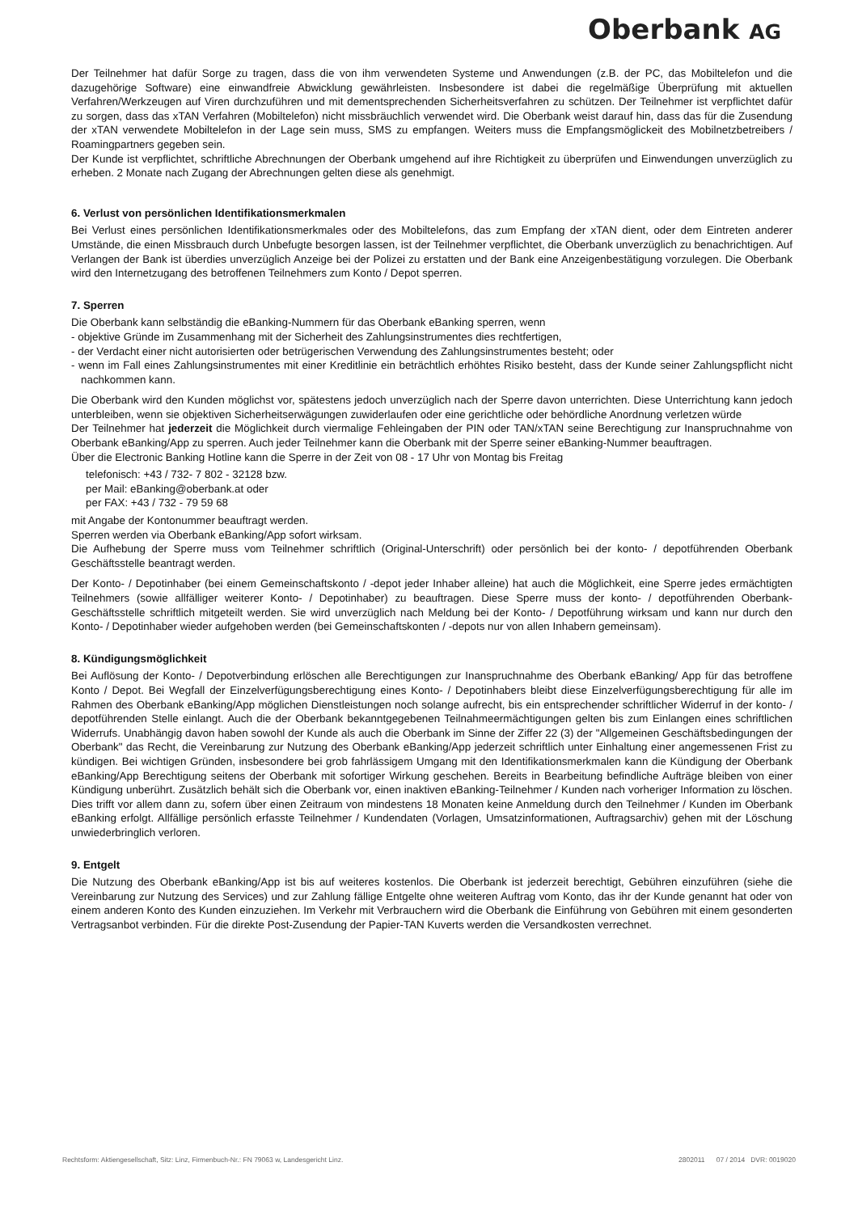Oberbank AG
Der Teilnehmer hat dafür Sorge zu tragen, dass die von ihm verwendeten Systeme und Anwendungen (z.B. der PC, das Mobiltelefon und die dazugehörige Software) eine einwandfreie Abwicklung gewährleisten. Insbesondere ist dabei die regelmäßige Überprüfung mit aktuellen Verfahren/Werkzeugen auf Viren durchzuführen und mit dementsprechenden Sicherheitsverfahren zu schützen. Der Teilnehmer ist verpflichtet dafür zu sorgen, dass das xTAN Verfahren (Mobiltelefon) nicht missbräuchlich verwendet wird. Die Oberbank weist darauf hin, dass das für die Zusendung der xTAN verwendete Mobiltelefon in der Lage sein muss, SMS zu empfangen. Weiters muss die Empfangsmöglickeit des Mobilnetzbetreibers / Roamingpartners gegeben sein.
Der Kunde ist verpflichtet, schriftliche Abrechnungen der Oberbank umgehend auf ihre Richtigkeit zu überprüfen und Einwendungen unverzüglich zu erheben. 2 Monate nach Zugang der Abrechnungen gelten diese als genehmigt.
6. Verlust von persönlichen Identifikationsmerkmalen
Bei Verlust eines persönlichen Identifikationsmerkmales oder des Mobiltelefons, das zum Empfang der xTAN dient, oder dem Eintreten anderer Umstände, die einen Missbrauch durch Unbefugte besorgen lassen, ist der Teilnehmer verpflichtet, die Oberbank unverzüglich zu benachrichtigen. Auf Verlangen der Bank ist überdies unverzüglich Anzeige bei der Polizei zu erstatten und der Bank eine Anzeigenbestätigung vorzulegen. Die Oberbank wird den Internetzugang des betroffenen Teilnehmers zum Konto / Depot sperren.
7. Sperren
Die Oberbank kann selbständig die eBanking-Nummern für das Oberbank eBanking sperren, wenn
- objektive Gründe im Zusammenhang mit der Sicherheit des Zahlungsinstrumentes dies rechtfertigen,
- der Verdacht einer nicht autorisierten oder betrügerischen Verwendung des Zahlungsinstrumentes besteht; oder
- wenn im Fall eines Zahlungsinstrumentes mit einer Kreditlinie ein beträchtlich erhöhtes Risiko besteht, dass der Kunde seiner Zahlungspflicht nicht nachkommen kann.
Die Oberbank wird den Kunden möglichst vor, spätestens jedoch unverzüglich nach der Sperre davon unterrichten. Diese Unterrichtung kann jedoch unterbleiben, wenn sie objektiven Sicherheitserwägungen zuwiderlaufen oder eine gerichtliche oder behördliche Anordnung verletzen würde
Der Teilnehmer hat jederzeit die Möglichkeit durch viermalige Fehleingaben der PIN oder TAN/xTAN seine Berechtigung zur Inanspruchnahme von Oberbank eBanking/App zu sperren. Auch jeder Teilnehmer kann die Oberbank mit der Sperre seiner eBanking-Nummer beauftragen.
Über die Electronic Banking Hotline kann die Sperre in der Zeit von 08 - 17 Uhr von Montag bis Freitag
telefonisch: +43 / 732- 7 802 - 32128 bzw.
per Mail: eBanking@oberbank.at oder
per FAX: +43 / 732 - 79 59 68
mit Angabe der Kontonummer beauftragt werden.
Sperren werden via Oberbank eBanking/App sofort wirksam.
Die Aufhebung der Sperre muss vom Teilnehmer schriftlich (Original-Unterschrift) oder persönlich bei der konto- / depotführenden Oberbank Geschäftsstelle beantragt werden.
Der Konto- / Depotinhaber (bei einem Gemeinschaftskonto / -depot jeder Inhaber alleine) hat auch die Möglichkeit, eine Sperre jedes ermächtigten Teilnehmers (sowie allfälliger weiterer Konto- / Depotinhaber) zu beauftragen. Diese Sperre muss der konto- / depotführenden Oberbank-Geschäftsstelle schriftlich mitgeteilt werden. Sie wird unverzüglich nach Meldung bei der Konto- / Depotführung wirksam und kann nur durch den Konto- / Depotinhaber wieder aufgehoben werden (bei Gemeinschaftskonten / -depots nur von allen Inhabern gemeinsam).
8. Kündigungsmöglichkeit
Bei Auflösung der Konto- / Depotverbindung erlöschen alle Berechtigungen zur Inanspruchnahme des Oberbank eBanking/ App für das betroffene Konto / Depot. Bei Wegfall der Einzelverfügungsberechtigung eines Konto- / Depotinhabers bleibt diese Einzelverfügungsberechtigung für alle im Rahmen des Oberbank eBanking/App möglichen Dienstleistungen noch solange aufrecht, bis ein entsprechender schriftlicher Widerruf in der konto- / depotführenden Stelle einlangt. Auch die der Oberbank bekanntgegebenen Teilnahmeermächtigungen gelten bis zum Einlangen eines schriftlichen Widerrufs. Unabhängig davon haben sowohl der Kunde als auch die Oberbank im Sinne der Ziffer 22 (3) der "Allgemeinen Geschäftsbedingungen der Oberbank" das Recht, die Vereinbarung zur Nutzung des Oberbank eBanking/App jederzeit schriftlich unter Einhaltung einer angemessenen Frist zu kündigen. Bei wichtigen Gründen, insbesondere bei grob fahrlässigem Umgang mit den Identifikationsmerkmalen kann die Kündigung der Oberbank eBanking/App Berechtigung seitens der Oberbank mit sofortiger Wirkung geschehen. Bereits in Bearbeitung befindliche Aufträge bleiben von einer Kündigung unberührt. Zusätzlich behält sich die Oberbank vor, einen inaktiven eBanking-Teilnehmer / Kunden nach vorheriger Information zu löschen. Dies trifft vor allem dann zu, sofern über einen Zeitraum von mindestens 18 Monaten keine Anmeldung durch den Teilnehmer / Kunden im Oberbank eBanking erfolgt. Allfällige persönlich erfasste Teilnehmer / Kundendaten (Vorlagen, Umsatzinformationen, Auftragsarchiv) gehen mit der Löschung unwiederbringlich verloren.
9. Entgelt
Die Nutzung des Oberbank eBanking/App ist bis auf weiteres kostenlos. Die Oberbank ist jederzeit berechtigt, Gebühren einzuführen (siehe die Vereinbarung zur Nutzung des Services) und zur Zahlung fällige Entgelte ohne weiteren Auftrag vom Konto, das ihr der Kunde genannt hat oder von einem anderen Konto des Kunden einzuziehen. Im Verkehr mit Verbrauchern wird die Oberbank die Einführung von Gebühren mit einem gesonderten Vertragsanbot verbinden. Für die direkte Post-Zusendung der Papier-TAN Kuverts werden die Versandkosten verrechnet.
Rechtsform: Aktiengesellschaft, Sitz: Linz, Firmenbuch-Nr.: FN 79063 w, Landesgericht Linz. 2802011 07 / 2014 DVR: 0019020